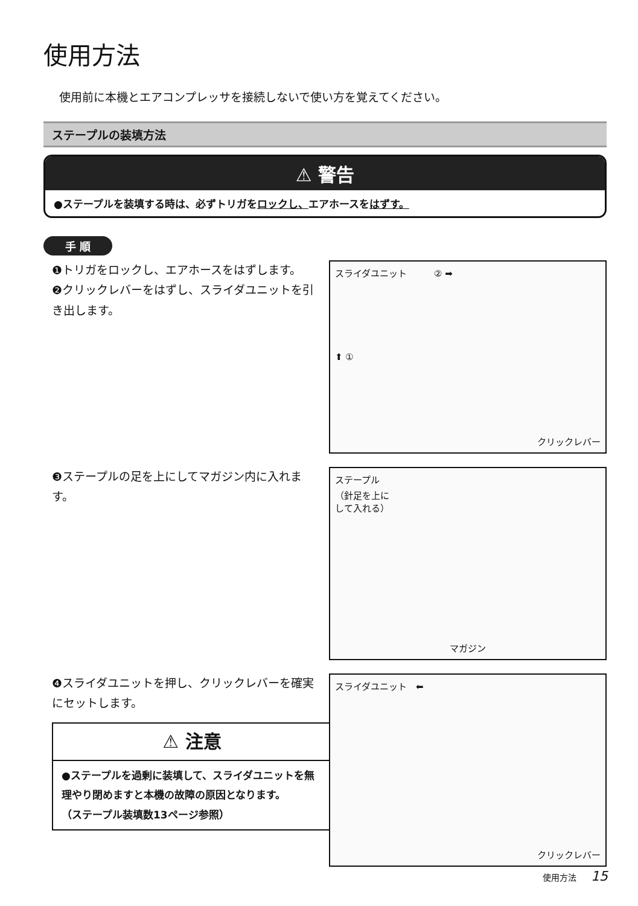使用方法
使用前に本機とエアコンプレッサを接続しないで使い方を覚えてください。
ステープルの装填方法
⚠ 警告
●ステープルを装填する時は、必ずトリガをロックし、エアホースをはずす。
手 順
❶トリガをロックし、エアホースをはずします。
❷クリックレバーをはずし、スライダユニットを引き出します。
スライダユニット　　　② ➡
⬆ ①
クリックレバー
❸ステープルの足を上にしてマガジン内に入れます。
ステープル
（針足を上に
して入れる）
マガジン
❹スライダユニットを押し、クリックレバーを確実にセットします。
⚠ 注意
●ステープルを過剰に装填して、スライダユニットを無理やり閉めますと本機の故障の原因となります。
（ステープル装填数13ページ参照）
スライダユニット　⬅
クリックレバー
使用方法 15